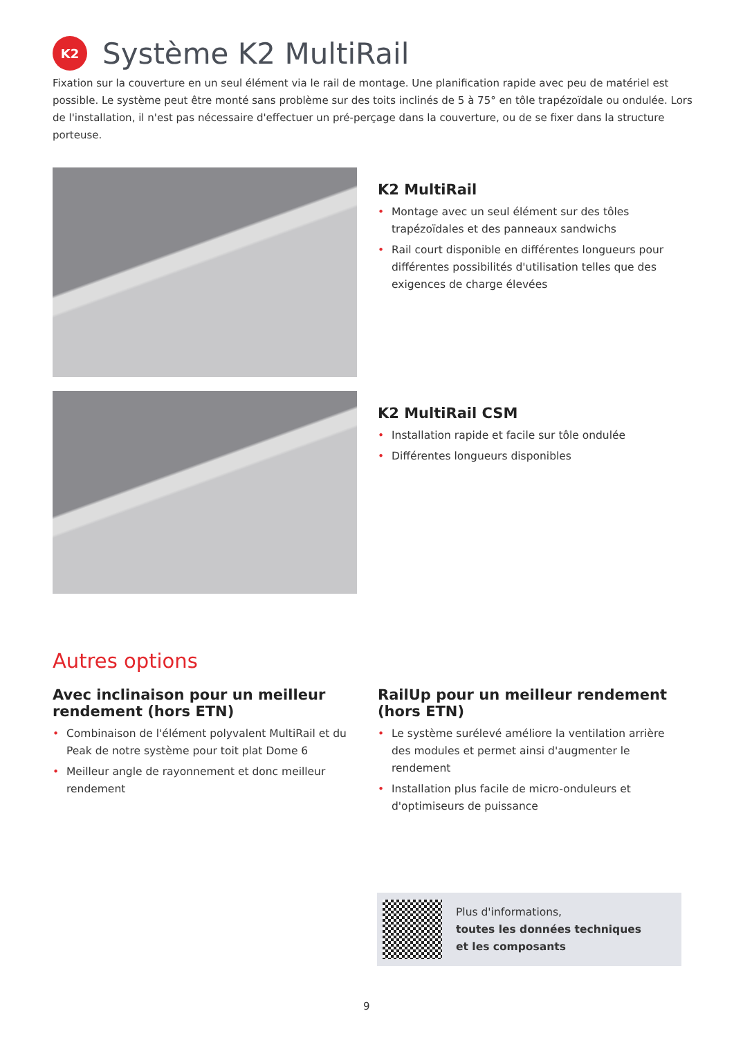K2
Système K2 MultiRail
Fixation sur la couverture en un seul élément via le rail de montage. Une planification rapide avec peu de matériel est possible. Le système peut être monté sans problème sur des toits inclinés de 5 à 75° en tôle trapézoïdale ou ondulée. Lors de l'installation, il n'est pas nécessaire d'effectuer un pré-perçage dans la couverture, ou de se fixer dans la structure porteuse.
K2 MultiRail
• Montage avec un seul élément sur des tôles trapézoïdales et des panneaux sandwichs
• Rail court disponible en différentes longueurs pour différentes possibilités d'utilisation telles que des exigences de charge élevées
K2 MultiRail CSM
• Installation rapide et facile sur tôle ondulée
• Différentes longueurs disponibles
Autres options
Avec inclinaison pour un meilleur rendement (hors ETN)
• Combinaison de l'élément polyvalent MultiRail et du Peak de notre système pour toit plat Dome 6
• Meilleur angle de rayonnement et donc meilleur rendement
RailUp pour un meilleur rendement (hors ETN)
• Le système surélevé améliore la ventilation arrière des modules et permet ainsi d'augmenter le rendement
• Installation plus facile de micro-onduleurs et d'optimiseurs de puissance
Plus d'informations,
toutes les données techniques
et les composants
9